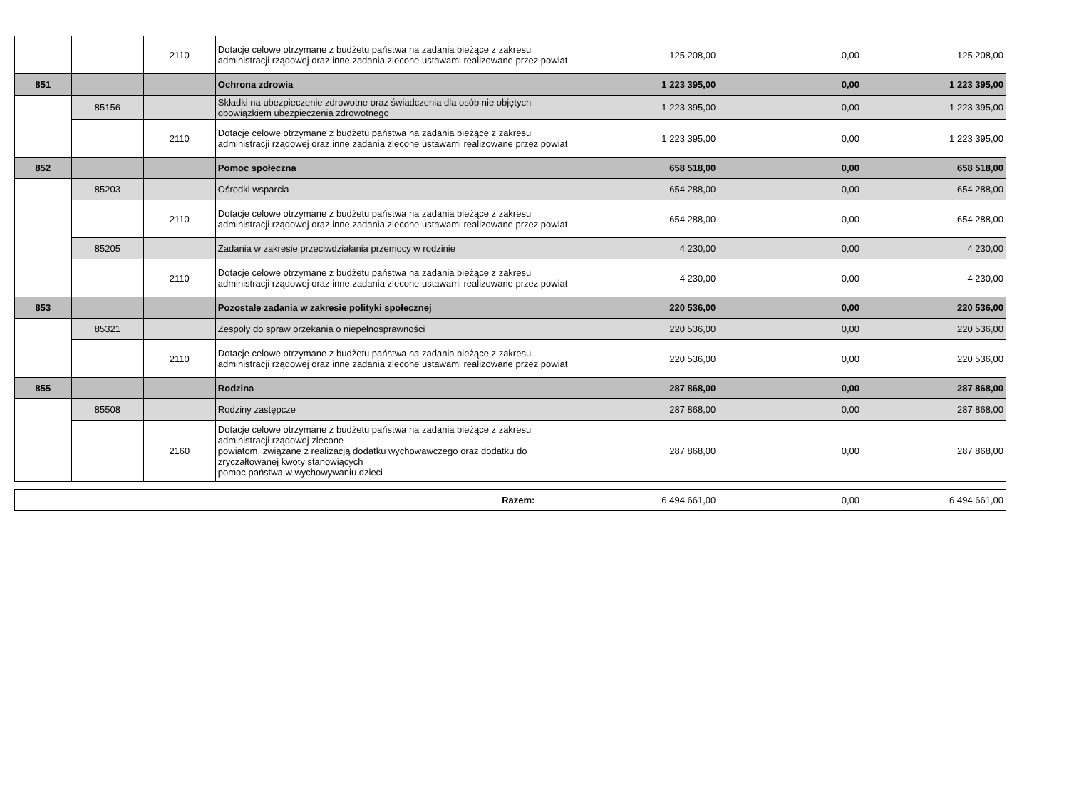| | | 2110 | Dotacje celowe otrzymane z budżetu państwa na zadania bieżące z zakresu administracji rządowej oraz inne zadania zlecone ustawami realizowane przez powiat | 125 208,00 | 0,00 | 125 208,00 |
| 851 | | | Ochrona zdrowia | 1 223 395,00 | 0,00 | 1 223 395,00 |
| | 85156 | | Składki na ubezpieczenie zdrowotne oraz świadczenia dla osób nie objętych obowiązkiem ubezpieczenia zdrowotnego | 1 223 395,00 | 0,00 | 1 223 395,00 |
| | | 2110 | Dotacje celowe otrzymane z budżetu państwa na zadania bieżące z zakresu administracji rządowej oraz inne zadania zlecone ustawami realizowane przez powiat | 1 223 395,00 | 0,00 | 1 223 395,00 |
| 852 | | | Pomoc społeczna | 658 518,00 | 0,00 | 658 518,00 |
| | 85203 | | Ośrodki wsparcia | 654 288,00 | 0,00 | 654 288,00 |
| | | 2110 | Dotacje celowe otrzymane z budżetu państwa na zadania bieżące z zakresu administracji rządowej oraz inne zadania zlecone ustawami realizowane przez powiat | 654 288,00 | 0,00 | 654 288,00 |
| | 85205 | | Zadania w zakresie przeciwdziałania przemocy w rodzinie | 4 230,00 | 0,00 | 4 230,00 |
| | | 2110 | Dotacje celowe otrzymane z budżetu państwa na zadania bieżące z zakresu administracji rządowej oraz inne zadania zlecone ustawami realizowane przez powiat | 4 230,00 | 0,00 | 4 230,00 |
| 853 | | | Pozostałe zadania w zakresie polityki społecznej | 220 536,00 | 0,00 | 220 536,00 |
| | 85321 | | Zespoły do spraw orzekania o niepełnosprawności | 220 536,00 | 0,00 | 220 536,00 |
| | | 2110 | Dotacje celowe otrzymane z budżetu państwa na zadania bieżące z zakresu administracji rządowej oraz inne zadania zlecone ustawami realizowane przez powiat | 220 536,00 | 0,00 | 220 536,00 |
| 855 | | | Rodzina | 287 868,00 | 0,00 | 287 868,00 |
| | 85508 | | Rodziny zastępcze | 287 868,00 | 0,00 | 287 868,00 |
| | | 2160 | Dotacje celowe otrzymane z budżetu państwa na zadania bieżące z zakresu administracji rządowej zlecone powiatom, związane z realizacją dodatku wychowawczego oraz dodatku do zryczałtowanej kwoty stanowiących pomoc państwa w wychowywaniu dzieci | 287 868,00 | 0,00 | 287 868,00 |
| Razem: | 6 494 661,00 | 0,00 | 6 494 661,00 |